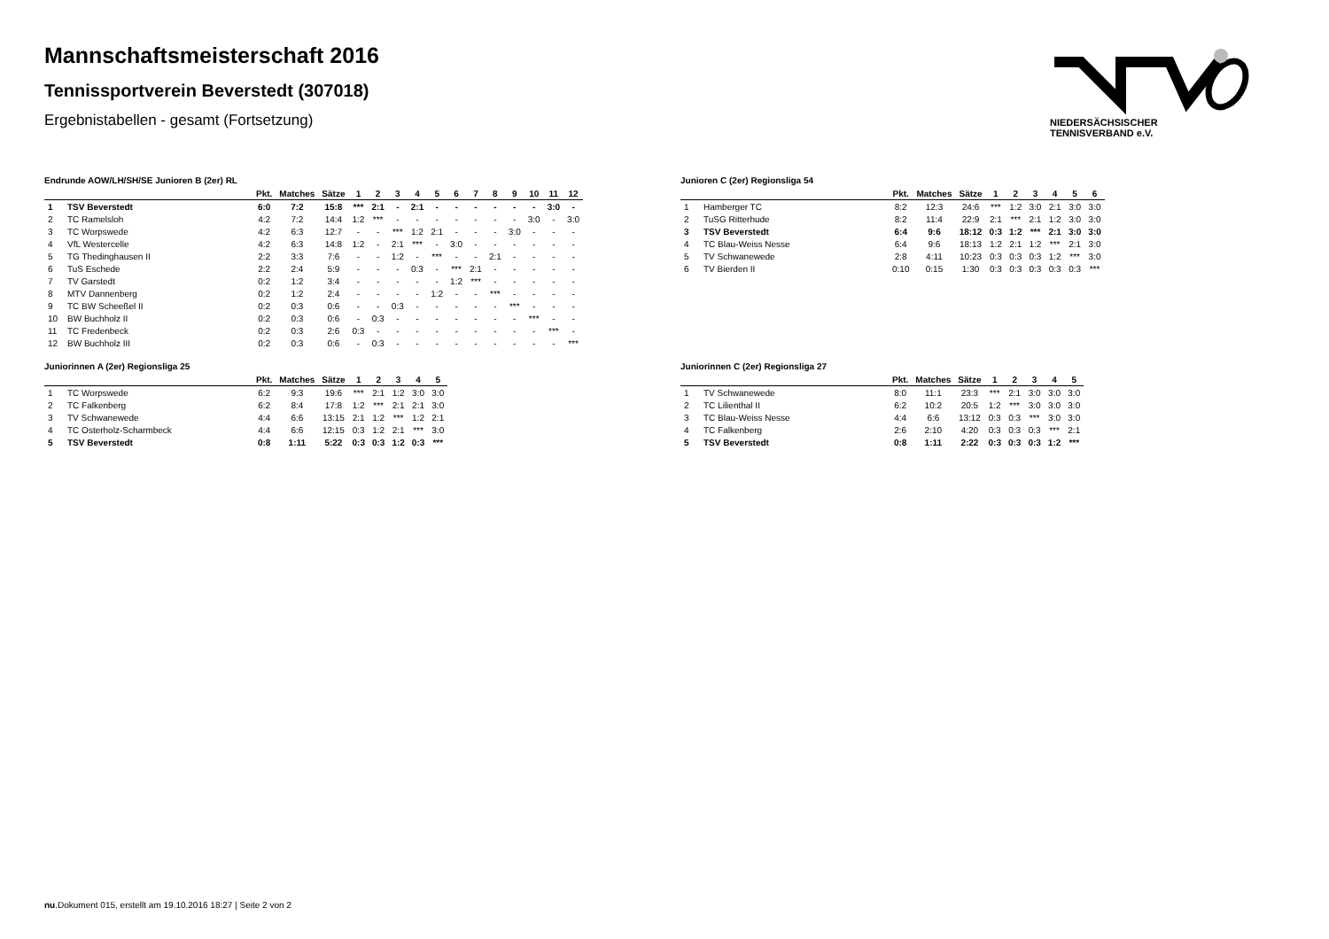Mannschaftsmeisterschaft 2016
Tennissportverein Beverstedt (307018)
Ergebnistabellen - gesamt (Fortsetzung)
NIEDERSÄCHSISCHER
TENNISVERBAND e.V.
Endrunde AOW/LH/SH/SE Junioren B (2er) RL
| | | Pkt. | Matches | Sätze | 1 | 2 | 3 | 4 | 5 | 6 | 7 | 8 | 9 | 10 | 11 | 12 |
| --- | --- | --- | --- | --- | --- | --- | --- | --- | --- | --- | --- | --- | --- | --- | --- | --- |
| 1 | TSV Beverstedt | 6:0 | 7:2 | 15:8 | *** | 2:1 | - | 2:1 | - | - | - | - | - | - | 3:0 | - |
| 2 | TC Ramelsloh | 4:2 | 7:2 | 14:4 | 1:2 | *** | - | - | - | - | - | - | - | 3:0 | - | 3:0 |
| 3 | TC Worpswede | 4:2 | 6:3 | 12:7 | - | - | *** | 1:2 | 2:1 | - | - | - | 3:0 | - | - | - |
| 4 | VfL Westercelle | 4:2 | 6:3 | 14:8 | 1:2 | - | 2:1 | *** | - | 3:0 | - | - | - | - | - | - |
| 5 | TG Thedinghausen II | 2:2 | 3:3 | 7:6 | - | - | 1:2 | - | *** | - | - | 2:1 | - | - | - | - |
| 6 | TuS Eschede | 2:2 | 2:4 | 5:9 | - | - | - | 0:3 | - | *** | 2:1 | - | - | - | - | - |
| 7 | TV Garstedt | 0:2 | 1:2 | 3:4 | - | - | - | - | - | 1:2 | *** | - | - | - | - | - |
| 8 | MTV Dannenberg | 0:2 | 1:2 | 2:4 | - | - | - | - | 1:2 | - | - | *** | - | - | - | - |
| 9 | TC BW Scheeßel II | 0:2 | 0:3 | 0:6 | - | - | 0:3 | - | - | - | - | - | *** | - | - | - |
| 10 | BW Buchholz II | 0:2 | 0:3 | 0:6 | - | 0:3 | - | - | - | - | - | - | - | *** | - | - |
| 11 | TC Fredenbeck | 0:2 | 0:3 | 2:6 | 0:3 | - | - | - | - | - | - | - | - | - | *** | - |
| 12 | BW Buchholz III | 0:2 | 0:3 | 0:6 | - | 0:3 | - | - | - | - | - | - | - | - | - | *** |
Junioren C (2er) Regionsliga 54
| | | Pkt. | Matches | Sätze | 1 | 2 | 3 | 4 | 5 | 6 |
| --- | --- | --- | --- | --- | --- | --- | --- | --- | --- | --- |
| 1 | Hamberger TC | 8:2 | 12:3 | 24:6 | *** | 1:2 | 3:0 | 2:1 | 3:0 | 3:0 |
| 2 | TuSG Ritterhude | 8:2 | 11:4 | 22:9 | 2:1 | *** | 2:1 | 1:2 | 3:0 | 3:0 |
| 3 | TSV Beverstedt | 6:4 | 9:6 | 18:12 | 0:3 | 1:2 | *** | 2:1 | 3:0 | 3:0 |
| 4 | TC Blau-Weiss Nesse | 6:4 | 9:6 | 18:13 | 1:2 | 2:1 | 1:2 | *** | 2:1 | 3:0 |
| 5 | TV Schwanewede | 2:8 | 4:11 | 10:23 | 0:3 | 0:3 | 0:3 | 1:2 | *** | 3:0 |
| 6 | TV Bierden II | 0:10 | 0:15 | 1:30 | 0:3 | 0:3 | 0:3 | 0:3 | 0:3 | *** |
Juniorinnen A (2er) Regionsliga 25
| | | Pkt. | Matches | Sätze | 1 | 2 | 3 | 4 | 5 |
| --- | --- | --- | --- | --- | --- | --- | --- | --- | --- |
| 1 | TC Worpswede | 6:2 | 9:3 | 19:6 | *** | 2:1 | 1:2 | 3:0 | 3:0 |
| 2 | TC Falkenberg | 6:2 | 8:4 | 17:8 | 1:2 | *** | 2:1 | 2:1 | 3:0 |
| 3 | TV Schwanewede | 4:4 | 6:6 | 13:15 | 2:1 | 1:2 | *** | 1:2 | 2:1 |
| 4 | TC Osterholz-Scharmbeck | 4:4 | 6:6 | 12:15 | 0:3 | 1:2 | 2:1 | *** | 3:0 |
| 5 | TSV Beverstedt | 0:8 | 1:11 | 5:22 | 0:3 | 0:3 | 1:2 | 0:3 | *** |
Juniorinnen C (2er) Regionsliga 27
| | | Pkt. | Matches | Sätze | 1 | 2 | 3 | 4 | 5 |
| --- | --- | --- | --- | --- | --- | --- | --- | --- | --- |
| 1 | TV Schwanewede | 8:0 | 11:1 | 23:3 | *** | 2:1 | 3:0 | 3:0 | 3:0 |
| 2 | TC Lilienthal II | 6:2 | 10:2 | 20:5 | 1:2 | *** | 3:0 | 3:0 | 3:0 |
| 3 | TC Blau-Weiss Nesse | 4:4 | 6:6 | 13:12 | 0:3 | 0:3 | *** | 3:0 | 3:0 |
| 4 | TC Falkenberg | 2:6 | 2:10 | 4:20 | 0:3 | 0:3 | 0:3 | *** | 2:1 |
| 5 | TSV Beverstedt | 0:8 | 1:11 | 2:22 | 0:3 | 0:3 | 0:3 | 1:2 | *** |
nu.Dokument 015, erstellt am 19.10.2016 18:27 | Seite 2 von 2